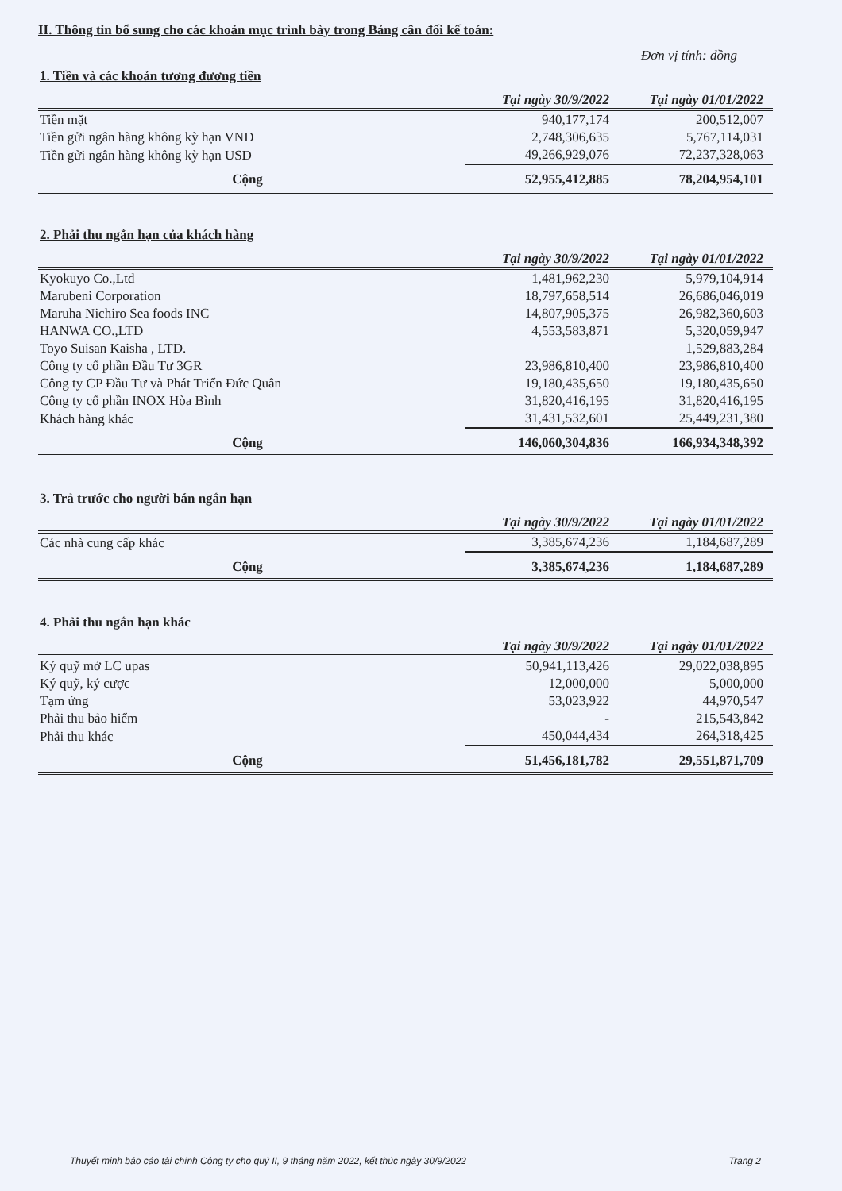II. Thông tin bổ sung cho các khoản mục trình bày trong Bảng cân đối kế toán:
Đơn vị tính: đồng
1. Tiền và các khoản tương đương tiền
| | Tại ngày 30/9/2022 | Tại ngày 01/01/2022 |
| --- | --- | --- |
| Tiền mặt | 940,177,174 | 200,512,007 |
| Tiền gửi ngân hàng không kỳ hạn VNĐ | 2,748,306,635 | 5,767,114,031 |
| Tiền gửi ngân hàng không kỳ hạn USD | 49,266,929,076 | 72,237,328,063 |
| Cộng | 52,955,412,885 | 78,204,954,101 |
2. Phải thu ngắn hạn của khách hàng
| | Tại ngày 30/9/2022 | Tại ngày 01/01/2022 |
| --- | --- | --- |
| Kyokuyo Co.,Ltd | 1,481,962,230 | 5,979,104,914 |
| Marubeni Corporation | 18,797,658,514 | 26,686,046,019 |
| Maruha Nichiro Sea foods INC | 14,807,905,375 | 26,982,360,603 |
| HANWA CO.,LTD | 4,553,583,871 | 5,320,059,947 |
| Toyo Suisan Kaisha , LTD. | | 1,529,883,284 |
| Công ty cổ phần Đầu Tư 3GR | 23,986,810,400 | 23,986,810,400 |
| Công ty CP Đầu Tư và Phát Triển Đức Quân | 19,180,435,650 | 19,180,435,650 |
| Công ty cổ phần INOX Hòa Bình | 31,820,416,195 | 31,820,416,195 |
| Khách hàng khác | 31,431,532,601 | 25,449,231,380 |
| Cộng | 146,060,304,836 | 166,934,348,392 |
3. Trả trước cho người bán ngắn hạn
| | Tại ngày 30/9/2022 | Tại ngày 01/01/2022 |
| --- | --- | --- |
| Các nhà cung cấp khác | 3,385,674,236 | 1,184,687,289 |
| Cộng | 3,385,674,236 | 1,184,687,289 |
4. Phải thu ngắn hạn khác
| | Tại ngày 30/9/2022 | Tại ngày 01/01/2022 |
| --- | --- | --- |
| Ký quỹ mở LC upas | 50,941,113,426 | 29,022,038,895 |
| Ký quỹ, ký cược | 12,000,000 | 5,000,000 |
| Tạm ứng | 53,023,922 | 44,970,547 |
| Phải thu bảo hiểm | - | 215,543,842 |
| Phải thu khác | 450,044,434 | 264,318,425 |
| Cộng | 51,456,181,782 | 29,551,871,709 |
Thuyết minh báo cáo tài chính Công ty cho quý II, 9 tháng năm 2022, kết thúc ngày 30/9/2022 Trang 2